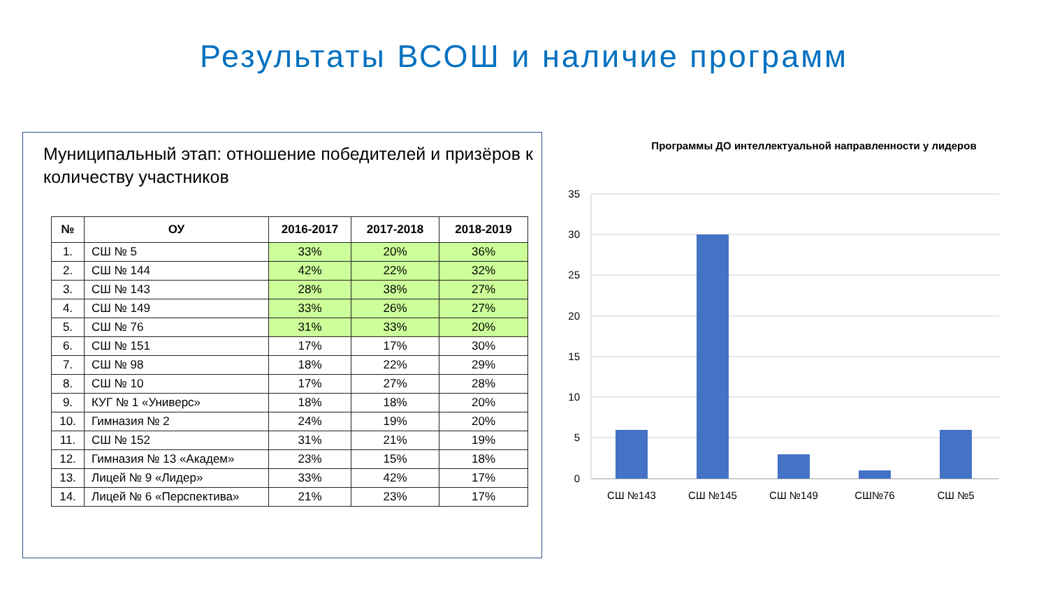Результаты ВСОШ и наличие программ
Муниципальный этап: отношение победителей и призёров к количеству участников
| № | ОУ | 2016-2017 | 2017-2018 | 2018-2019 |
| --- | --- | --- | --- | --- |
| 1. | СШ № 5 | 33% | 20% | 36% |
| 2. | СШ № 144 | 42% | 22% | 32% |
| 3. | СШ № 143 | 28% | 38% | 27% |
| 4. | СШ № 149 | 33% | 26% | 27% |
| 5. | СШ № 76 | 31% | 33% | 20% |
| 6. | СШ № 151 | 17% | 17% | 30% |
| 7. | СШ № 98 | 18% | 22% | 29% |
| 8. | СШ № 10 | 17% | 27% | 28% |
| 9. | КУГ № 1 «Универс» | 18% | 18% | 20% |
| 10. | Гимназия № 2 | 24% | 19% | 20% |
| 11. | СШ № 152 | 31% | 21% | 19% |
| 12. | Гимназия № 13 «Академ» | 23% | 15% | 18% |
| 13. | Лицей № 9 «Лидер» | 33% | 42% | 17% |
| 14. | Лицей № 6 «Перспектива» | 21% | 23% | 17% |
Программы ДО интеллектуальной направленности у лидеров
35
30
25
20
15
10
5
0
СШ №143
СШ №145
СШ №149
СШ№76
СШ №5